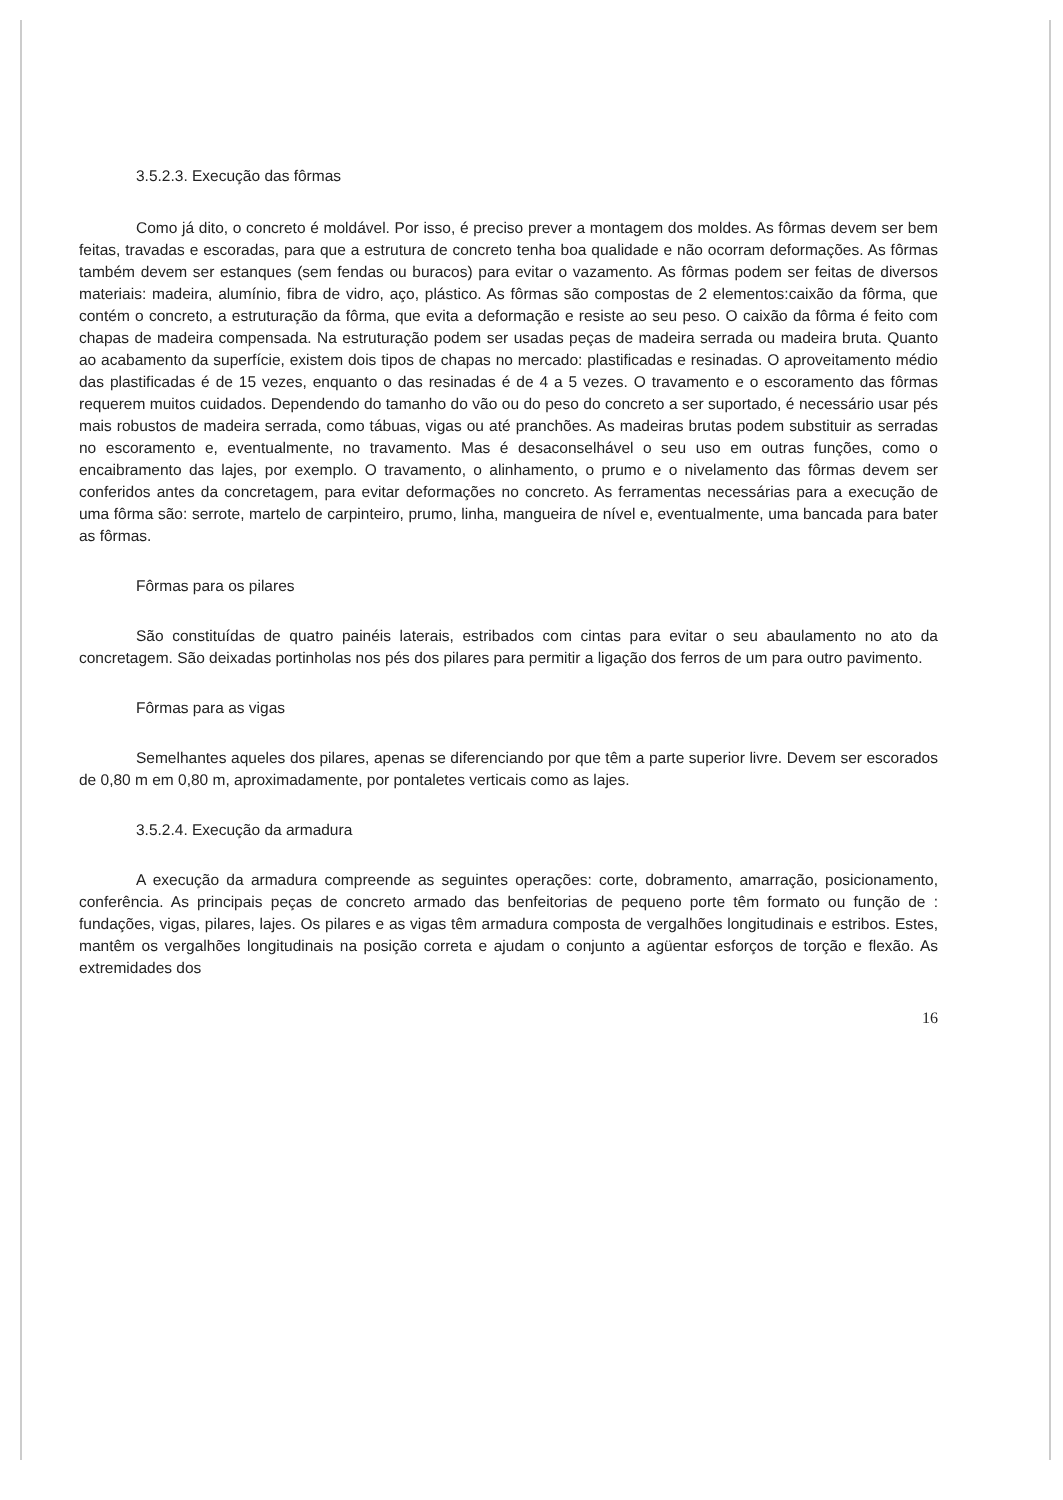3.5.2.3. Execução das fôrmas
Como já dito, o concreto é moldável. Por isso, é preciso prever a montagem dos moldes. As fôrmas devem ser bem feitas, travadas e escoradas, para que a estrutura de concreto tenha boa qualidade e não ocorram deformações. As fôrmas também devem ser estanques (sem fendas ou buracos) para evitar o vazamento. As fôrmas podem ser feitas de diversos materiais: madeira, alumínio, fibra de vidro, aço, plástico. As fôrmas são compostas de 2 elementos:caixão da fôrma, que contém o concreto, a estruturação da fôrma, que evita a deformação e resiste ao seu peso. O caixão da fôrma é feito com chapas de madeira compensada. Na estruturação podem ser usadas peças de madeira serrada ou madeira bruta. Quanto ao acabamento da superfície, existem dois tipos de chapas no mercado: plastificadas e resinadas. O aproveitamento médio das plastificadas é de 15 vezes, enquanto o das resinadas é de 4 a 5 vezes. O travamento e o escoramento das fôrmas requerem muitos cuidados. Dependendo do tamanho do vão ou do peso do concreto a ser suportado, é necessário usar pés mais robustos de madeira serrada, como tábuas, vigas ou até pranchões. As madeiras brutas podem substituir as serradas no escoramento e, eventualmente, no travamento. Mas é desaconselhável o seu uso em outras funções, como o encaibramento das lajes, por exemplo. O travamento, o alinhamento, o prumo e o nivelamento das fôrmas devem ser conferidos antes da concretagem, para evitar deformações no concreto. As ferramentas necessárias para a execução de uma fôrma são: serrote, martelo de carpinteiro, prumo, linha, mangueira de nível e, eventualmente, uma bancada para bater as fôrmas.
Fôrmas para os pilares
São constituídas de quatro painéis laterais, estribados com cintas para evitar o seu abaulamento no ato da concretagem. São deixadas portinholas nos pés dos pilares para permitir a ligação dos ferros de um para outro pavimento.
Fôrmas para as vigas
Semelhantes aqueles dos pilares, apenas se diferenciando por que têm a parte superior livre. Devem ser escorados de 0,80 m em 0,80 m, aproximadamente, por pontaletes verticais como as lajes.
3.5.2.4. Execução da armadura
A execução da armadura compreende as seguintes operações: corte, dobramento, amarração, posicionamento, conferência. As principais peças de concreto armado das benfeitorias de pequeno porte têm formato ou função de : fundações, vigas, pilares, lajes. Os pilares e as vigas têm armadura composta de vergalhões longitudinais e estribos. Estes, mantêm os vergalhões longitudinais na posição correta e ajudam o conjunto a agüentar esforços de torção e flexão. As extremidades dos
16